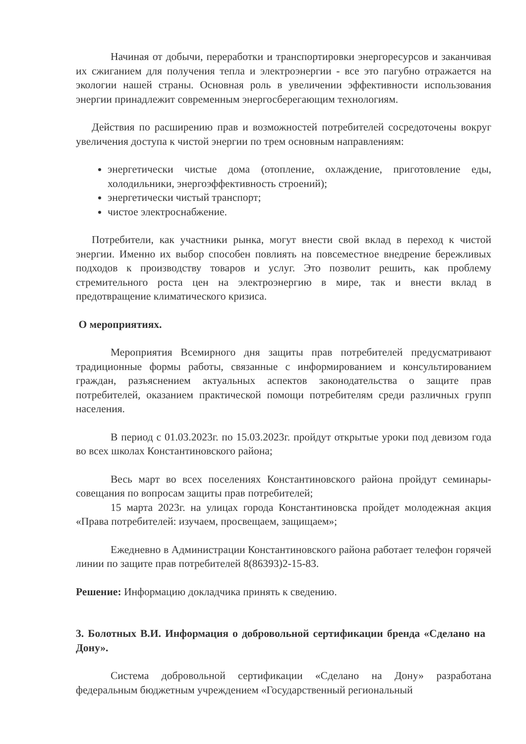Начиная от добычи, переработки и транспортировки энергоресурсов и заканчивая их сжиганием для получения тепла и электроэнергии - все это пагубно отражается на экологии нашей страны. Основная роль в увеличении эффективности использования энергии принадлежит современным энергосберегающим технологиям.
Действия по расширению прав и возможностей потребителей сосредоточены вокруг увеличения доступа к чистой энергии по трем основным направлениям:
энергетически чистые дома (отопление, охлаждение, приготовление еды, холодильники, энергоэффективность строений);
энергетически чистый транспорт;
чистое электроснабжение.
Потребители, как участники рынка, могут внести свой вклад в переход к чистой энергии. Именно их выбор способен повлиять на повсеместное внедрение бережливых подходов к производству товаров и услуг. Это позволит решить, как проблему стремительного роста цен на электроэнергию в мире, так и внести вклад в предотвращение климатического кризиса.
О мероприятиях.
Мероприятия Всемирного дня защиты прав потребителей предусматривают традиционные формы работы, связанные с информированием и консультированием граждан, разъяснением актуальных аспектов законодательства о защите прав потребителей, оказанием практической помощи потребителям среди различных групп населения.
В период с 01.03.2023г. по 15.03.2023г. пройдут открытые уроки под девизом года во всех школах Константиновского района;
Весь март во всех поселениях Константиновского района пройдут семинары- совещания по вопросам защиты прав потребителей;
15 марта 2023г. на улицах города Константиновска пройдет молодежная акция «Права потребителей: изучаем, просвещаем, защищаем»;
Ежедневно в Администрации Константиновского района работает телефон горячей линии по защите прав потребителей 8(86393)2-15-83.
Решение: Информацию докладчика принять к сведению.
3. Болотных В.И. Информация о добровольной сертификации бренда «Сделано на Дону».
Система добровольной сертификации «Сделано на Дону» разработана федеральным бюджетным учреждением «Государственный региональный